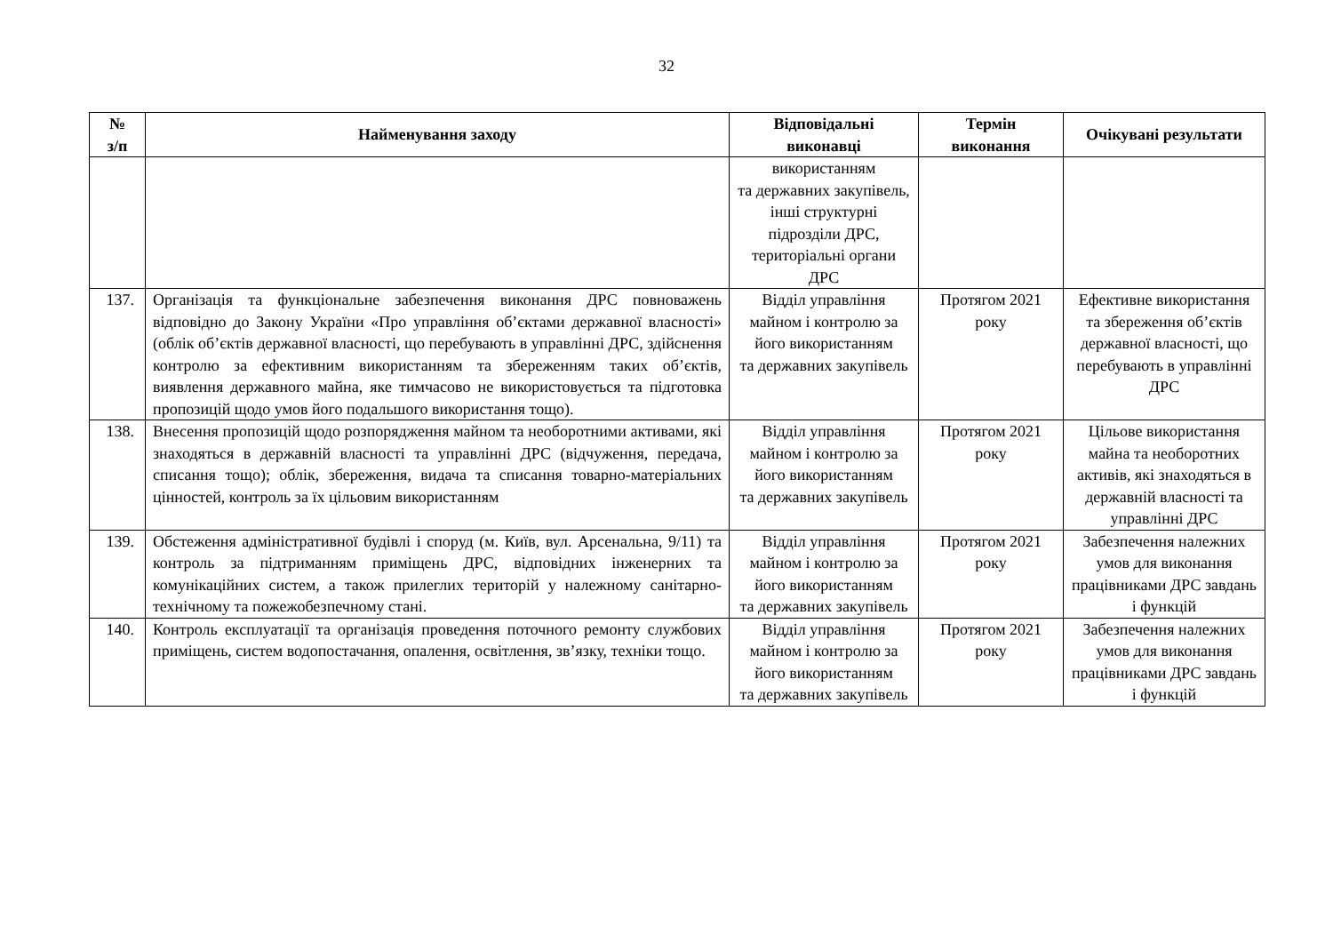32
| № з/п | Найменування заходу | Відповідальні виконавці | Термін виконання | Очікувані результати |
| --- | --- | --- | --- | --- |
| | | використанням та державних закупівель, інші структурні підрозділи ДРС, територіальні органи ДРС | | |
| 137. | Організація та функціональне забезпечення виконання ДРС повноважень відповідно до Закону України «Про управління об’єктами державної власності» (облік об’єктів державної власності, що перебувають в управлінні ДРС, здійснення контролю за ефективним використанням та збереженням таких об’єктів, виявлення державного майна, яке тимчасово не використовується та підготовка пропозицій щодо умов його подальшого використання тощо). | Відділ управління майном і контролю за його використанням та державних закупівель | Протягом 2021 року | Ефективне використання та збереження об’єктів державної власності, що перебувають в управлінні ДРС |
| 138. | Внесення пропозицій щодо розпорядження майном та необоротними активами, які знаходяться в державній власності та управлінні ДРС (відчуження, передача, списання тощо); облік, збереження, видача та списання товарно-матеріальних цінностей, контроль за їх цільовим використанням | Відділ управління майном і контролю за його використанням та державних закупівель | Протягом 2021 року | Цільове використання майна та необоротних активів, які знаходяться в державній власності та управлінні ДРС |
| 139. | Обстеження адміністративної будівлі і споруд (м. Київ, вул. Арсенальна, 9/11) та контроль за підтриманням приміщень ДРС, відповідних інженерних та комунікаційних систем, а також прилеглих територій у належному санітарно-технічному та пожежобезпечному стані. | Відділ управління майном і контролю за його використанням та державних закупівель | Протягом 2021 року | Забезпечення належних умов для виконання працівниками ДРС завдань і функцій |
| 140. | Контроль експлуатації та організація проведення поточного ремонту службових приміщень, систем водопостачання, опалення, освітлення, зв’язку, техніки тощо. | Відділ управління майном і контролю за його використанням та державних закупівель | Протягом 2021 року | Забезпечення належних умов для виконання працівниками ДРС завдань і функцій |